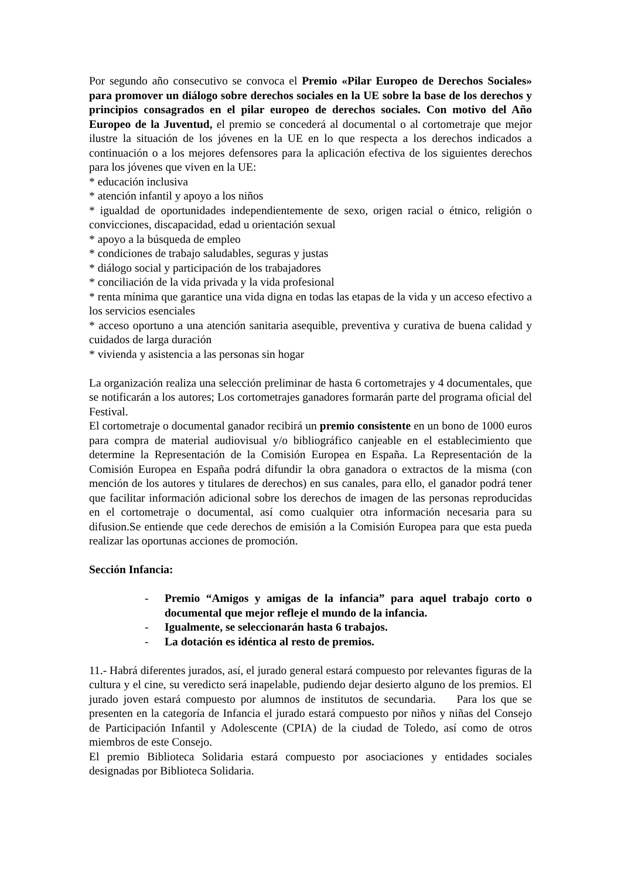Por segundo año consecutivo se convoca el Premio «Pilar Europeo de Derechos Sociales» para promover un diálogo sobre derechos sociales en la UE sobre la base de los derechos y principios consagrados en el pilar europeo de derechos sociales. Con motivo del Año Europeo de la Juventud, el premio se concederá al documental o al cortometraje que mejor ilustre la situación de los jóvenes en la UE en lo que respecta a los derechos indicados a continuación o a los mejores defensores para la aplicación efectiva de los siguientes derechos para los jóvenes que viven en la UE:
* educación inclusiva
* atención infantil y apoyo a los niños
* igualdad de oportunidades independientemente de sexo, origen racial o étnico, religión o convicciones, discapacidad, edad u orientación sexual
* apoyo a la búsqueda de empleo
* condiciones de trabajo saludables, seguras y justas
* diálogo social y participación de los trabajadores
* conciliación de la vida privada y la vida profesional
* renta mínima que garantice una vida digna en todas las etapas de la vida y un acceso efectivo a los servicios esenciales
* acceso oportuno a una atención sanitaria asequible, preventiva y curativa de buena calidad y cuidados de larga duración
* vivienda y asistencia a las personas sin hogar
La organización realiza una selección preliminar de hasta 6 cortometrajes y 4 documentales, que se notificarán a los autores; Los cortometrajes ganadores formarán parte del programa oficial del Festival.
El cortometraje o documental ganador recibirá un premio consistente en un bono de 1000 euros para compra de material audiovisual y/o bibliográfico canjeable en el establecimiento que determine la Representación de la Comisión Europea en España. La Representación de la Comisión Europea en España podrá difundir la obra ganadora o extractos de la misma (con mención de los autores y titulares de derechos) en sus canales, para ello, el ganador podrá tener que facilitar información adicional sobre los derechos de imagen de las personas reproducidas en el cortometraje o documental, así como cualquier otra información necesaria para su difusion.Se entiende que cede derechos de emisión a la Comisión Europea para que esta pueda realizar las oportunas acciones de promoción.
Sección Infancia:
- Premio “Amigos y amigas de la infancia” para aquel trabajo corto o documental que mejor refleje el mundo de la infancia.
- Igualmente, se seleccionarán hasta 6 trabajos.
- La dotación es idéntica al resto de premios.
11.- Habrá diferentes jurados, así, el jurado general estará compuesto por relevantes figuras de la cultura y el cine, su veredicto será inapelable, pudiendo dejar desierto alguno de los premios. El jurado joven estará compuesto por alumnos de institutos de secundaria. Para los que se presenten en la categoría de Infancia el jurado estará compuesto por niños y niñas del Consejo de Participación Infantil y Adolescente (CPIA) de la ciudad de Toledo, así como de otros miembros de este Consejo.
El premio Biblioteca Solidaria estará compuesto por asociaciones y entidades sociales designadas por Biblioteca Solidaria.